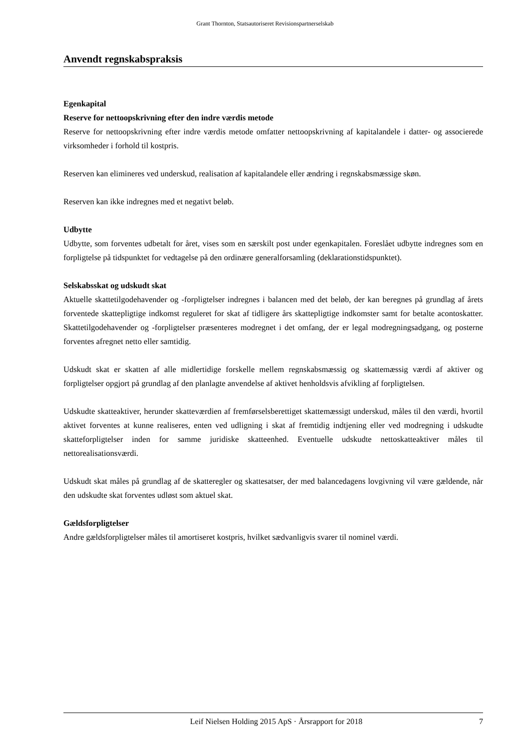Grant Thornton, Statsautoriseret Revisionspartnerselskab
Anvendt regnskabspraksis
Egenkapital
Reserve for nettoopskrivning efter den indre værdis metode
Reserve for nettoopskrivning efter indre værdis metode omfatter nettoopskrivning af kapitalandele i datter- og associerede virksomheder i forhold til kostpris.
Reserven kan elimineres ved underskud, realisation af kapitalandele eller ændring i regnskabsmæssige skøn.
Reserven kan ikke indregnes med et negativt beløb.
Udbytte
Udbytte, som forventes udbetalt for året, vises som en særskilt post under egenkapitalen. Foreslået udbytte indregnes som en forpligtelse på tidspunktet for vedtagelse på den ordinære generalforsamling (deklarationstidspunktet).
Selskabsskat og udskudt skat
Aktuelle skattetilgodehavender og -forpligtelser indregnes i balancen med det beløb, der kan beregnes på grundlag af årets forventede skattepligtige indkomst reguleret for skat af tidligere års skattepligtige indkomster samt for betalte acontoskatter. Skattetilgodehavender og -forpligtelser præsenteres modregnet i det omfang, der er legal modregningsadgang, og posterne forventes afregnet netto eller samtidig.
Udskudt skat er skatten af alle midlertidige forskelle mellem regnskabsmæssig og skattemæssig værdi af aktiver og forpligtelser opgjort på grundlag af den planlagte anvendelse af aktivet henholdsvis afvikling af forpligtelsen.
Udskudte skatteaktiver, herunder skatteværdien af fremførselsberettiget skattemæssigt underskud, måles til den værdi, hvortil aktivet forventes at kunne realiseres, enten ved udligning i skat af fremtidig indtjening eller ved modregning i udskudte skatteforpligtelser inden for samme juridiske skatteenhed. Eventuelle udskudte nettoskatteaktiver måles til nettorealisationsværdi.
Udskudt skat måles på grundlag af de skatteregler og skattesatser, der med balancedagens lovgivning vil være gældende, når den udskudte skat forventes udløst som aktuel skat.
Gældsforpligtelser
Andre gældsforpligtelser måles til amortiseret kostpris, hvilket sædvanligvis svarer til nominel værdi.
Leif Nielsen Holding 2015 ApS · Årsrapport for 2018 7